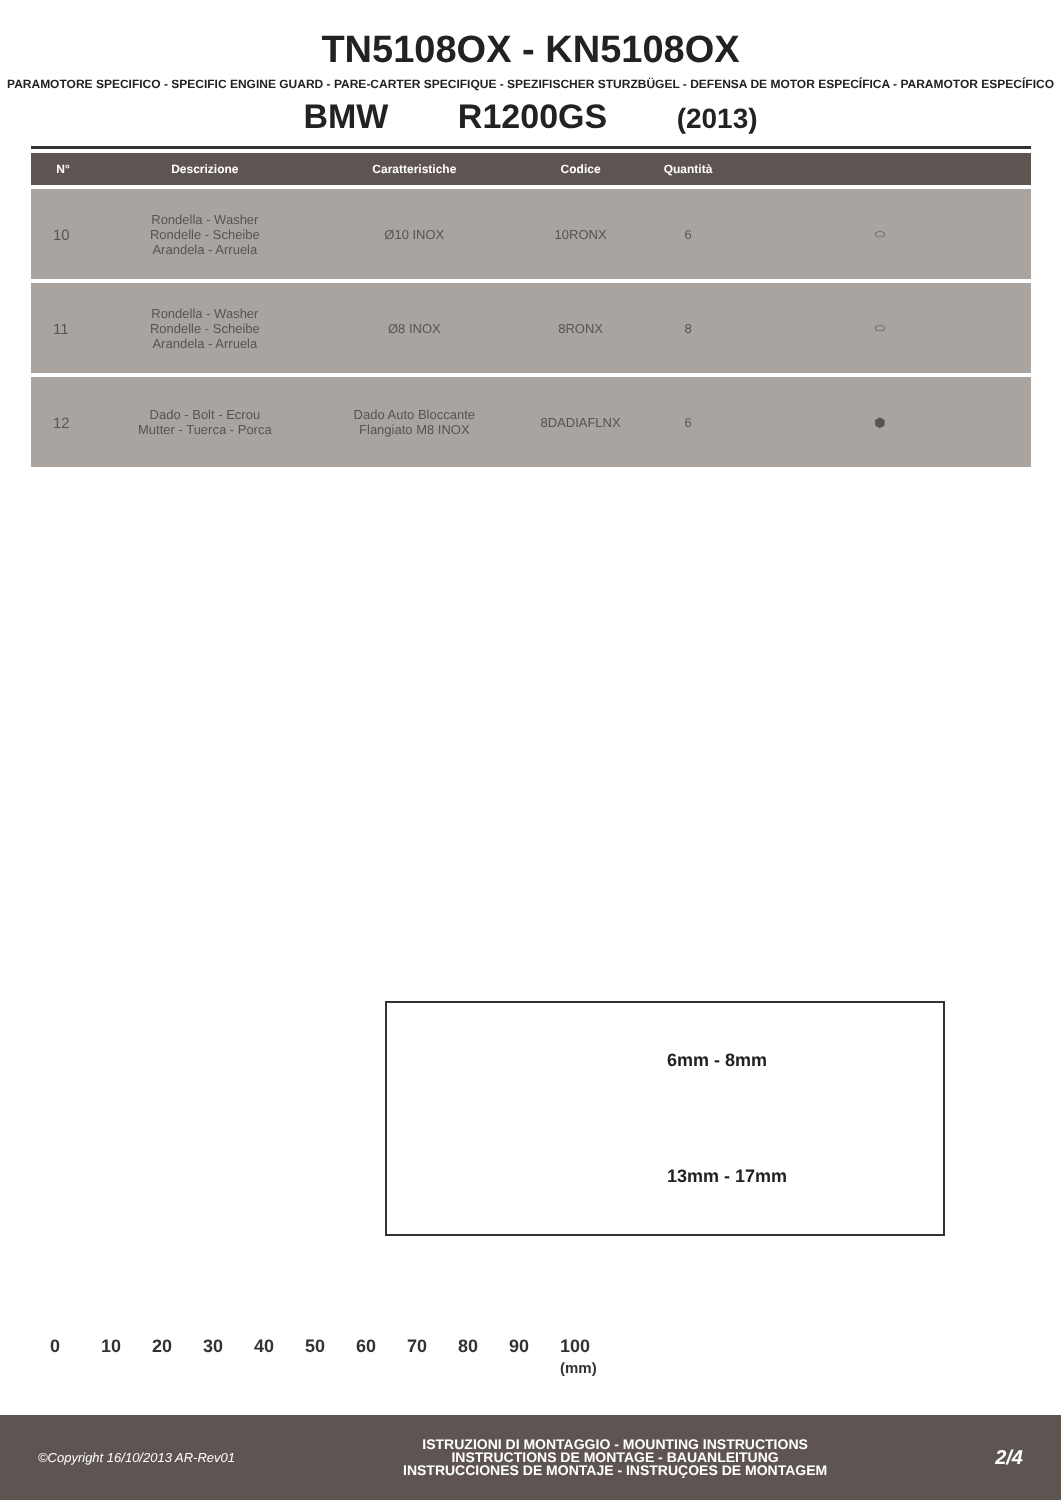TN5108OX - KN5108OX
PARAMOTORE SPECIFICO - SPECIFIC ENGINE GUARD - PARE-CARTER SPECIFIQUE - SPEZIFISCHER STURZBÜGEL - DEFENSA DE MOTOR ESPECÍFICA - PARAMOTOR ESPECÍFICO
BMW R1200GS (2013)
| N° | Descrizione | Caratteristiche | Codice | Quantità | |
| --- | --- | --- | --- | --- | --- |
| 10 | Rondella - Washer Rondelle - Scheibe Arandela - Arruela | Ø10 INOX | 10RONX | 6 | ⬭ |
| 11 | Rondella - Washer Rondelle - Scheibe Arandela - Arruela | Ø8 INOX | 8RONX | 8 | ⬭ |
| 12 | Dado - Bolt - Ecrou Mutter - Tuerca - Porca | Dado Auto Bloccante Flangiato M8 INOX | 8DADIAFLNX | 6 | ⬢ |
6mm - 8mm
13mm - 17mm
0 10
20
30
40
50
60
70
80
90
100 (mm)
©Copyright 16/10/2013 AR-Rev01
ISTRUZIONI DI MONTAGGIO - MOUNTING INSTRUCTIONS
INSTRUCTIONS DE MONTAGE - BAUANLEITUNG
INSTRUCCIONES DE MONTAJE - INSTRUÇOES DE MONTAGEM
2/4